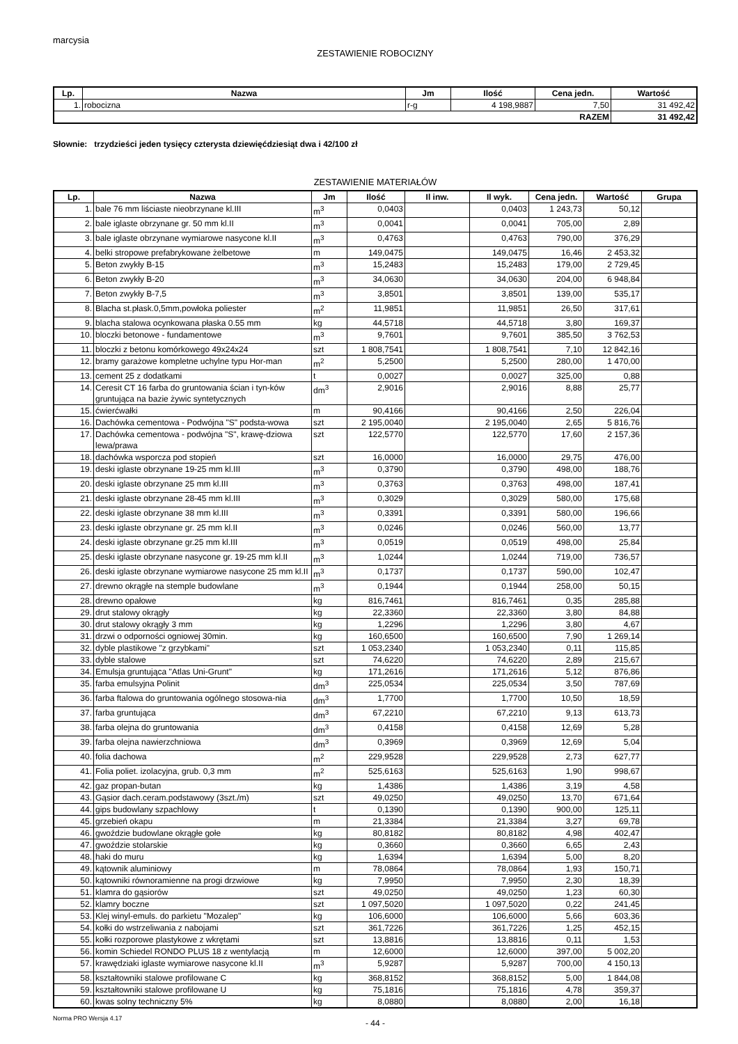marcysia
ZESTAWIENIE ROBOCIZNY
| Lp. | Nazwa | Jm | Ilość | Cena jedn. | Wartość |
| --- | --- | --- | --- | --- | --- |
| 1. | robocizna | r-g | 4 198,9887 | 7,50 | 31 492,42 |
| RAZEM | | | | | 31 492,42 |
Słownie: trzydzieści jeden tysięcy czterysta dziewięćdziesiąt dwa i 42/100 zł
ZESTAWIENIE MATERIAŁÓW
| Lp. | Nazwa | Jm | Ilość | Il inw. | Il wyk. | Cena jedn. | Wartość | Grupa |
| --- | --- | --- | --- | --- | --- | --- | --- | --- |
| 1. | bale 76 mm liściaste nieobrzynane kl.III | m<sup>3</sup> | 0,0403 | | 0,0403 | 1 243,73 | 50,12 | |
| 2. | bale iglaste obrzynane gr. 50 mm kl.II | m<sup>3</sup> | 0,0041 | | 0,0041 | 705,00 | 2,89 | |
| 3. | bale iglaste obrzynane wymiarowe nasycone kl.II | m<sup>3</sup> | 0,4763 | | 0,4763 | 790,00 | 376,29 | |
| 4. | belki stropowe prefabrykowane żelbetowe | m | 149,0475 | | 149,0475 | 16,46 | 2 453,32 | |
| 5. | Beton zwykły B-15 | m<sup>3</sup> | 15,2483 | | 15,2483 | 179,00 | 2 729,45 | |
| 6. | Beton zwykły B-20 | m<sup>3</sup> | 34,0630 | | 34,0630 | 204,00 | 6 948,84 | |
| 7. | Beton zwykły B-7,5 | m<sup>3</sup> | 3,8501 | | 3,8501 | 139,00 | 535,17 | |
| 8. | Blacha st.płask.0,5mm,powłoka poliester | m<sup>2</sup> | 11,9851 | | 11,9851 | 26,50 | 317,61 | |
| 9. | blacha stalowa ocynkowana płaska 0.55 mm | kg | 44,5718 | | 44,5718 | 3,80 | 169,37 | |
| 10. | bloczki betonowe - fundamentowe | m<sup>3</sup> | 9,7601 | | 9,7601 | 385,50 | 3 762,53 | |
| 11. | bloczki z betonu komórkowego 49x24x24 | szt | 1 808,7541 | | 1 808,7541 | 7,10 | 12 842,16 | |
| 12. | bramy garażowe kompletne uchylne typu Hor-man | m<sup>2</sup> | 5,2500 | | 5,2500 | 280,00 | 1 470,00 | |
| 13. | cement 25 z dodatkami | t | 0,0027 | | 0,0027 | 325,00 | 0,88 | |
| 14. | Ceresit CT 16 farba do gruntowania ścian i tyn-ków gruntująca na bazie żywic syntetycznych | dm<sup>3</sup> | 2,9016 | | 2,9016 | 8,88 | 25,77 | |
| 15. | ćwierćwałki | m | 90,4166 | | 90,4166 | 2,50 | 226,04 | |
| 16. | Dachówka cementowa - Podwójna "S" podsta-wowa | szt | 2 195,0040 | | 2 195,0040 | 2,65 | 5 816,76 | |
| 17. | Dachówka cementowa - podwójna "S", krawę-dziowa lewa/prawa | szt | 122,5770 | | 122,5770 | 17,60 | 2 157,36 | |
| 18. | dachówka wsporcza pod stopień | szt | 16,0000 | | 16,0000 | 29,75 | 476,00 | |
| 19. | deski iglaste obrzynane 19-25 mm kl.III | m<sup>3</sup> | 0,3790 | | 0,3790 | 498,00 | 188,76 | |
| 20. | deski iglaste obrzynane 25 mm kl.III | m<sup>3</sup> | 0,3763 | | 0,3763 | 498,00 | 187,41 | |
| 21. | deski iglaste obrzynane 28-45 mm kl.III | m<sup>3</sup> | 0,3029 | | 0,3029 | 580,00 | 175,68 | |
| 22. | deski iglaste obrzynane 38 mm kl.III | m<sup>3</sup> | 0,3391 | | 0,3391 | 580,00 | 196,66 | |
| 23. | deski iglaste obrzynane gr. 25 mm kl.II | m<sup>3</sup> | 0,0246 | | 0,0246 | 560,00 | 13,77 | |
| 24. | deski iglaste obrzynane gr.25 mm kl.III | m<sup>3</sup> | 0,0519 | | 0,0519 | 498,00 | 25,84 | |
| 25. | deski iglaste obrzynane nasycone gr. 19-25 mm kl.II | m<sup>3</sup> | 1,0244 | | 1,0244 | 719,00 | 736,57 | |
| 26. | deski iglaste obrzynane wymiarowe nasycone 25 mm kl.II | m<sup>3</sup> | 0,1737 | | 0,1737 | 590,00 | 102,47 | |
| 27. | drewno okrągłe na stemple budowlane | m<sup>3</sup> | 0,1944 | | 0,1944 | 258,00 | 50,15 | |
| 28. | drewno opałowe | kg | 816,7461 | | 816,7461 | 0,35 | 285,88 | |
| 29. | drut stalowy okrągły | kg | 22,3360 | | 22,3360 | 3,80 | 84,88 | |
| 30. | drut stalowy okrągły 3 mm | kg | 1,2296 | | 1,2296 | 3,80 | 4,67 | |
| 31. | drzwi o odporności ogniowej 30min. | kg | 160,6500 | | 160,6500 | 7,90 | 1 269,14 | |
| 32. | dyble plastikowe "z grzybkami" | szt | 1 053,2340 | | 1 053,2340 | 0,11 | 115,85 | |
| 33. | dyble stalowe | szt | 74,6220 | | 74,6220 | 2,89 | 215,67 | |
| 34. | Emulsja gruntująca "Atlas Uni-Grunt" | kg | 171,2616 | | 171,2616 | 5,12 | 876,86 | |
| 35. | farba emulsyjna Polinit | dm<sup>3</sup> | 225,0534 | | 225,0534 | 3,50 | 787,69 | |
| 36. | farba ftalowa do gruntowania ogólnego stosowa-nia | dm<sup>3</sup> | 1,7700 | | 1,7700 | 10,50 | 18,59 | |
| 37. | farba gruntująca | dm<sup>3</sup> | 67,2210 | | 67,2210 | 9,13 | 613,73 | |
| 38. | farba olejna do gruntowania | dm<sup>3</sup> | 0,4158 | | 0,4158 | 12,69 | 5,28 | |
| 39. | farba olejna nawierzchniowa | dm<sup>3</sup> | 0,3969 | | 0,3969 | 12,69 | 5,04 | |
| 40. | folia dachowa | m<sup>2</sup> | 229,9528 | | 229,9528 | 2,73 | 627,77 | |
| 41. | Folia poliet. izolacyjna, grub. 0,3 mm | m<sup>2</sup> | 525,6163 | | 525,6163 | 1,90 | 998,67 | |
| 42. | gaz propan-butan | kg | 1,4386 | | 1,4386 | 3,19 | 4,58 | |
| 43. | Gąsior dach.ceram.podstawowy (3szt./m) | szt | 49,0250 | | 49,0250 | 13,70 | 671,64 | |
| 44. | gips budowlany szpachlowy | t | 0,1390 | | 0,1390 | 900,00 | 125,11 | |
| 45. | grzebień okapu | m | 21,3384 | | 21,3384 | 3,27 | 69,78 | |
| 46. | gwoździe budowlane okrągłe gołe | kg | 80,8182 | | 80,8182 | 4,98 | 402,47 | |
| 47. | gwoździe stolarskie | kg | 0,3660 | | 0,3660 | 6,65 | 2,43 | |
| 48. | haki do muru | kg | 1,6394 | | 1,6394 | 5,00 | 8,20 | |
| 49. | kątownik aluminiowy | m | 78,0864 | | 78,0864 | 1,93 | 150,71 | |
| 50. | kątowniki równoramienne na progi drzwiowe | kg | 7,9950 | | 7,9950 | 2,30 | 18,39 | |
| 51. | klamra do gąsiorów | szt | 49,0250 | | 49,0250 | 1,23 | 60,30 | |
| 52. | klamry boczne | szt | 1 097,5020 | | 1 097,5020 | 0,22 | 241,45 | |
| 53. | Klej winyl-emuls. do parkietu "Mozalep" | kg | 106,6000 | | 106,6000 | 5,66 | 603,36 | |
| 54. | kołki do wstrzeliwania z nabojami | szt | 361,7226 | | 361,7226 | 1,25 | 452,15 | |
| 55. | kołki rozporowe plastykowe z wkrętami | szt | 13,8816 | | 13,8816 | 0,11 | 1,53 | |
| 56. | komin Schiedel RONDO PLUS 18 z wentylacją | m | 12,6000 | | 12,6000 | 397,00 | 5 002,20 | |
| 57. | krawędziaki iglaste wymiarowe nasycone kl.II | m<sup>3</sup> | 5,9287 | | 5,9287 | 700,00 | 4 150,13 | |
| 58. | kształtowniki stalowe profilowane C | kg | 368,8152 | | 368,8152 | 5,00 | 1 844,08 | |
| 59. | kształtowniki stalowe profilowane U | kg | 75,1816 | | 75,1816 | 4,78 | 359,37 | |
| 60. | kwas solny techniczny 5% | kg | 8,0880 | | 8,0880 | 2,00 | 16,18 | |
- 44 -
Norma PRO Wersja 4.17